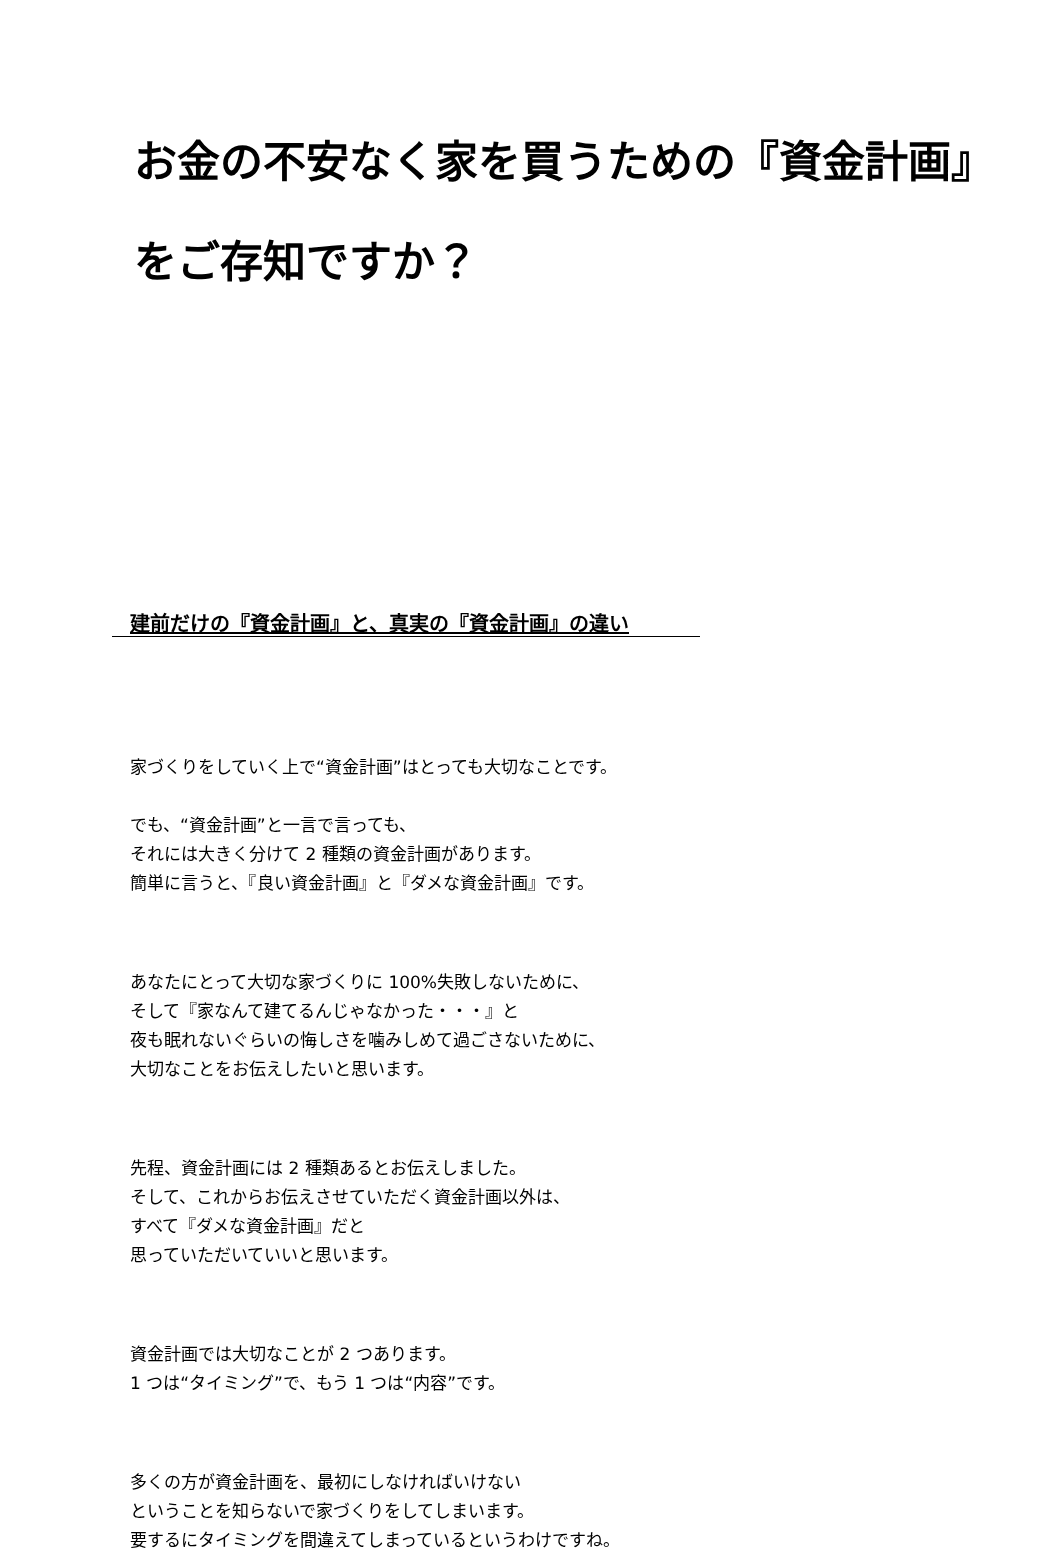お金の不安なく家を買うための『資金計画』をご存知ですか？
建前だけの『資金計画』と、真実の『資金計画』の違い
家づくりをしていく上で“資金計画”はとっても大切なことです。
でも、“資金計画”と一言で言っても、
それには大きく分けて 2 種類の資金計画があります。
簡単に言うと、『良い資金計画』と『ダメな資金計画』です。
あなたにとって大切な家づくりに 100%失敗しないために、
そして『家なんて建てるんじゃなかった・・・』と
夜も眠れないぐらいの悔しさを噛みしめて過ごさないために、
大切なことをお伝えしたいと思います。
先程、資金計画には 2 種類あるとお伝えしました。
そして、これからお伝えさせていただく資金計画以外は、
すべて『ダメな資金計画』だと
思っていただいていいと思います。
資金計画では大切なことが 2 つあります。
1 つは“タイミング”で、もう 1 つは“内容”です。
多くの方が資金計画を、最初にしなければいけない
ということを知らないで家づくりをしてしまいます。
要するにタイミングを間違えてしまっているというわけですね。